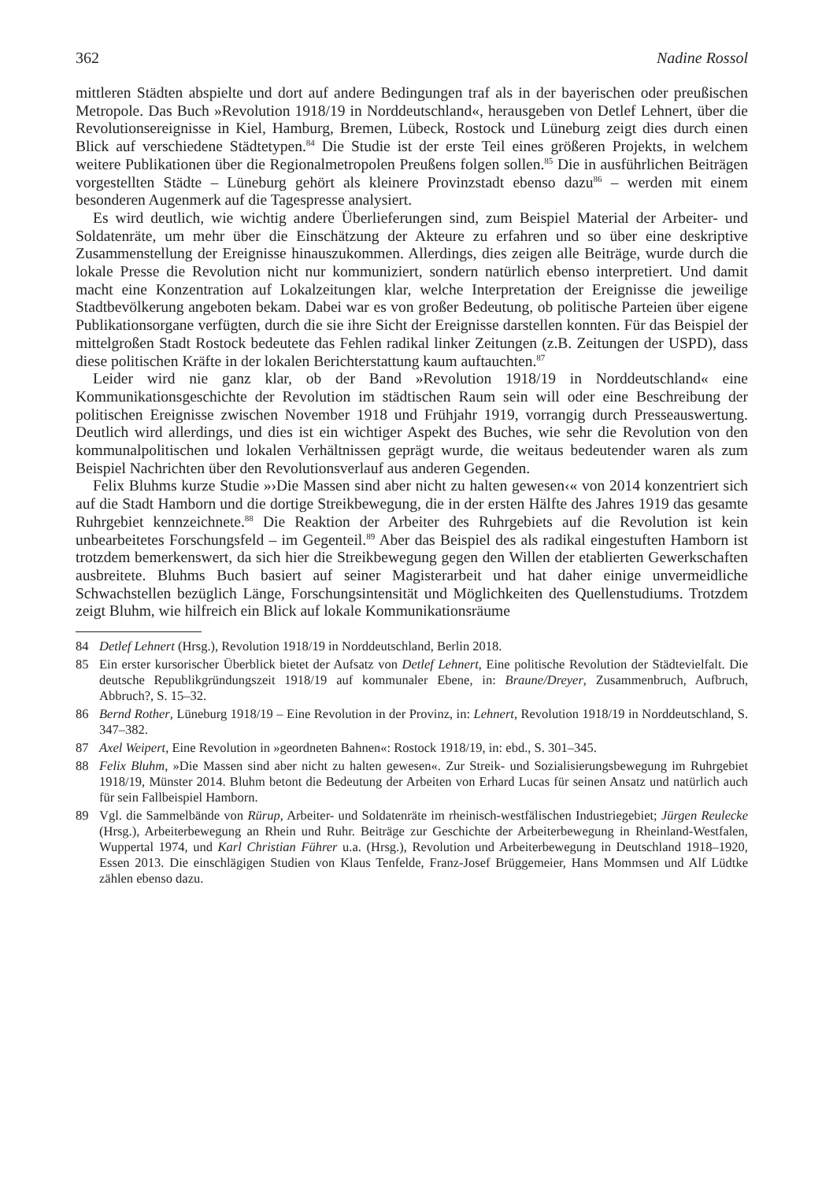362 Nadine Rossol
mittleren Städten abspielte und dort auf andere Bedingungen traf als in der bayerischen oder preußischen Metropole. Das Buch »Revolution 1918/19 in Norddeutschland«, herausgeben von Detlef Lehnert, über die Revolutionsereignisse in Kiel, Hamburg, Bremen, Lübeck, Rostock und Lüneburg zeigt dies durch einen Blick auf verschiedene Städtetypen.<sup>84</sup> Die Studie ist der erste Teil eines größeren Projekts, in welchem weitere Publikationen über die Regionalmetropolen Preußens folgen sollen.<sup>85</sup> Die in ausführlichen Beiträgen vorgestellten Städte – Lüneburg gehört als kleinere Provinzstadt ebenso dazu<sup>86</sup> – werden mit einem besonderen Augenmerk auf die Tagespresse analysiert.
Es wird deutlich, wie wichtig andere Überlieferungen sind, zum Beispiel Material der Arbeiter- und Soldatenräte, um mehr über die Einschätzung der Akteure zu erfahren und so über eine deskriptive Zusammenstellung der Ereignisse hinauszukommen. Allerdings, dies zeigen alle Beiträge, wurde durch die lokale Presse die Revolution nicht nur kommuniziert, sondern natürlich ebenso interpretiert. Und damit macht eine Konzentration auf Lokalzeitungen klar, welche Interpretation der Ereignisse die jeweilige Stadtbevölkerung angeboten bekam. Dabei war es von großer Bedeutung, ob politische Parteien über eigene Publikationsorgane verfügten, durch die sie ihre Sicht der Ereignisse darstellen konnten. Für das Beispiel der mittelgroßen Stadt Rostock bedeutete das Fehlen radikal linker Zeitungen (z.B. Zeitungen der USPD), dass diese politischen Kräfte in der lokalen Berichterstattung kaum auftauchten.<sup>87</sup>
Leider wird nie ganz klar, ob der Band »Revolution 1918/19 in Norddeutschland« eine Kommunikationsgeschichte der Revolution im städtischen Raum sein will oder eine Beschreibung der politischen Ereignisse zwischen November 1918 und Frühjahr 1919, vorrangig durch Presseauswertung. Deutlich wird allerdings, und dies ist ein wichtiger Aspekt des Buches, wie sehr die Revolution von den kommunalpolitischen und lokalen Verhältnissen geprägt wurde, die weitaus bedeutender waren als zum Beispiel Nachrichten über den Revolutionsverlauf aus anderen Gegenden.
Felix Bluhms kurze Studie »›Die Massen sind aber nicht zu halten gewesen‹« von 2014 konzentriert sich auf die Stadt Hamborn und die dortige Streikbewegung, die in der ersten Hälfte des Jahres 1919 das gesamte Ruhrgebiet kennzeichnete.<sup>88</sup> Die Reaktion der Arbeiter des Ruhrgebiets auf die Revolution ist kein unbearbeitetes Forschungsfeld – im Gegenteil.<sup>89</sup> Aber das Beispiel des als radikal eingestuften Hamborn ist trotzdem bemerkenswert, da sich hier die Streikbewegung gegen den Willen der etablierten Gewerkschaften ausbreitete. Bluhms Buch basiert auf seiner Magisterarbeit und hat daher einige unvermeidliche Schwachstellen bezüglich Länge, Forschungsintensität und Möglichkeiten des Quellenstudiums. Trotzdem zeigt Bluhm, wie hilfreich ein Blick auf lokale Kommunikationsräume
84 Detlef Lehnert (Hrsg.), Revolution 1918/19 in Norddeutschland, Berlin 2018.
85 Ein erster kursorischer Überblick bietet der Aufsatz von Detlef Lehnert, Eine politische Revolution der Städtevielfalt. Die deutsche Republikgründungszeit 1918/19 auf kommunaler Ebene, in: Braune/Dreyer, Zusammenbruch, Aufbruch, Abbruch?, S. 15–32.
86 Bernd Rother, Lüneburg 1918/19 – Eine Revolution in der Provinz, in: Lehnert, Revolution 1918/19 in Norddeutschland, S. 347–382.
87 Axel Weipert, Eine Revolution in »geordneten Bahnen«: Rostock 1918/19, in: ebd., S. 301–345.
88 Felix Bluhm, »Die Massen sind aber nicht zu halten gewesen«. Zur Streik- und Sozialisierungsbewegung im Ruhrgebiet 1918/19, Münster 2014. Bluhm betont die Bedeutung der Arbeiten von Erhard Lucas für seinen Ansatz und natürlich auch für sein Fallbeispiel Hamborn.
89 Vgl. die Sammelbände von Rürup, Arbeiter- und Soldatenräte im rheinisch-westfälischen Industriegebiet; Jürgen Reulecke (Hrsg.), Arbeiterbewegung an Rhein und Ruhr. Beiträge zur Geschichte der Arbeiterbewegung in Rheinland-Westfalen, Wuppertal 1974, und Karl Christian Führer u.a. (Hrsg.), Revolution und Arbeiterbewegung in Deutschland 1918–1920, Essen 2013. Die einschlägigen Studien von Klaus Tenfelde, Franz-Josef Brüggemeier, Hans Mommsen und Alf Lüdtke zählen ebenso dazu.